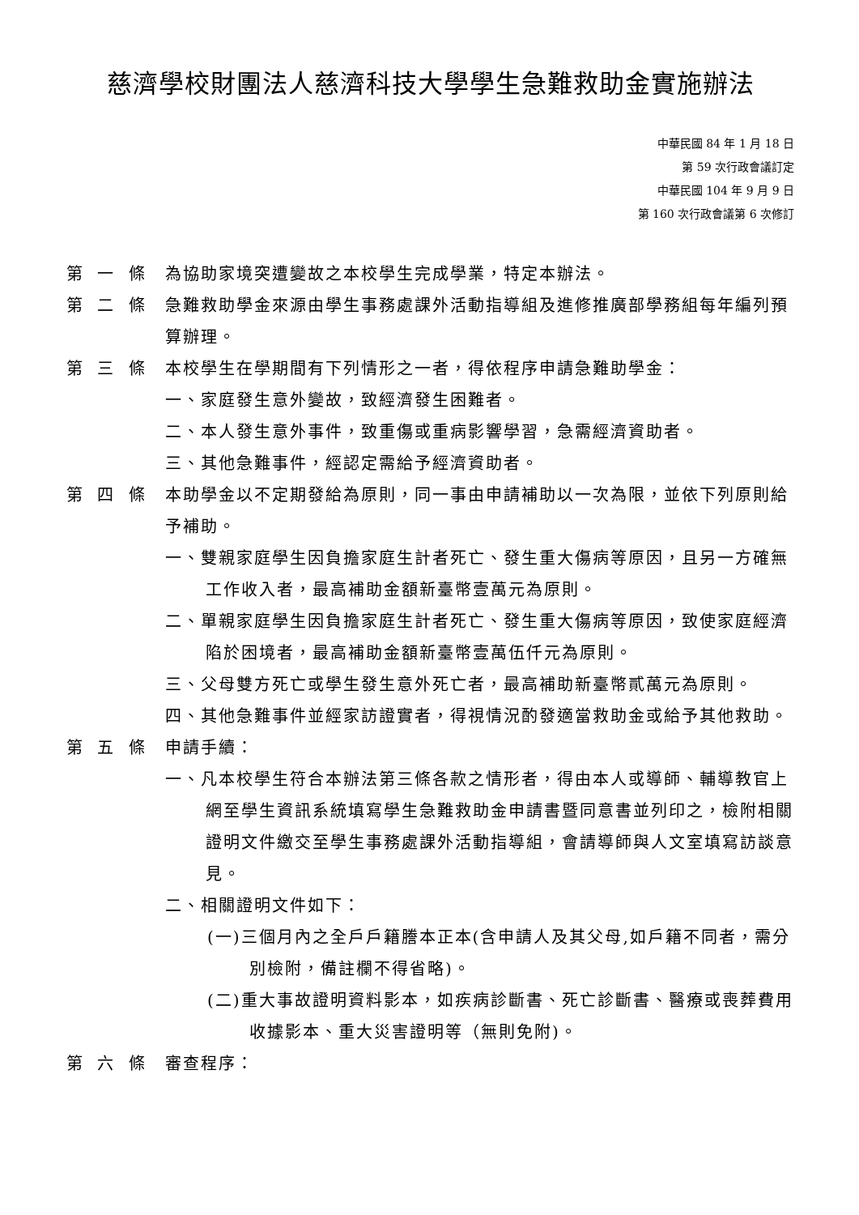慈濟學校財團法人慈濟科技大學學生急難救助金實施辦法
中華民國 84 年 1 月 18 日
第 59 次行政會議訂定
中華民國 104 年 9 月 9 日
第 160 次行政會議第 6 次修訂
第 一 條 為協助家境突遭變故之本校學生完成學業，特定本辦法。
第 二 條 急難救助學金來源由學生事務處課外活動指導組及進修推廣部學務組每年編列預算辦理。
第 三 條 本校學生在學期間有下列情形之一者，得依程序申請急難助學金：
一、家庭發生意外變故，致經濟發生困難者。
二、本人發生意外事件，致重傷或重病影響學習，急需經濟資助者。
三、其他急難事件，經認定需給予經濟資助者。
第 四 條 本助學金以不定期發給為原則，同一事由申請補助以一次為限，並依下列原則給予補助。
一、雙親家庭學生因負擔家庭生計者死亡、發生重大傷病等原因，且另一方確無工作收入者，最高補助金額新臺幣壹萬元為原則。
二、單親家庭學生因負擔家庭生計者死亡、發生重大傷病等原因，致使家庭經濟陷於困境者，最高補助金額新臺幣壹萬伍仟元為原則。
三、父母雙方死亡或學生發生意外死亡者，最高補助新臺幣貳萬元為原則。
四、其他急難事件並經家訪證實者，得視情況酌發適當救助金或給予其他救助。
第 五 條 申請手續：
一、凡本校學生符合本辦法第三條各款之情形者，得由本人或導師、輔導教官上網至學生資訊系統填寫學生急難救助金申請書暨同意書並列印之，檢附相關證明文件繳交至學生事務處課外活動指導組，會請導師與人文室填寫訪談意見。
二、相關證明文件如下：
(一)三個月內之全戶戶籍謄本正本(含申請人及其父母,如戶籍不同者，需分別檢附，備註欄不得省略)。
(二)重大事故證明資料影本，如疾病診斷書、死亡診斷書、醫療或喪葬費用收據影本、重大災害證明等（無則免附)。
第 六 條 審查程序：